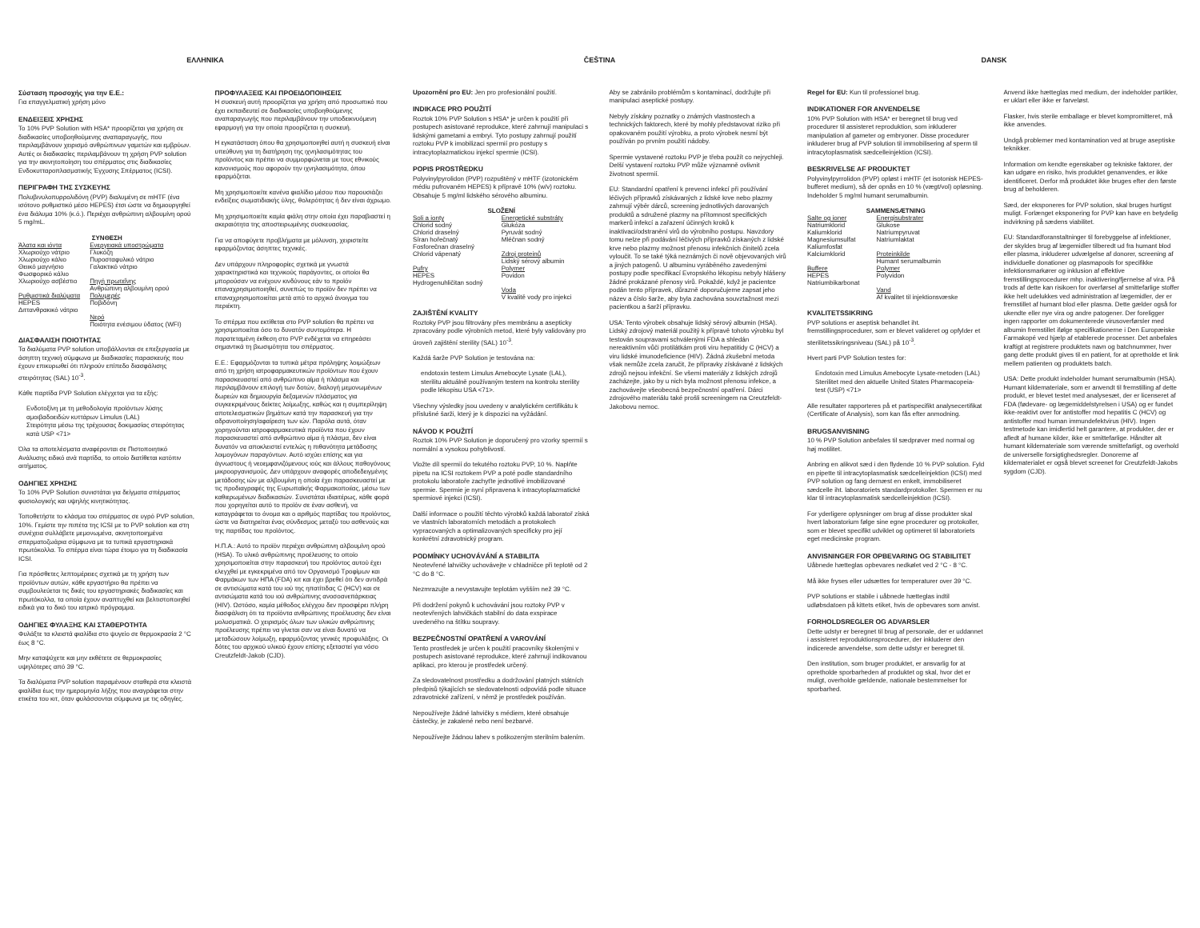ΕΛΛΗΝΙΚΑ
Σύσταση προσοχής για την Ε.Ε.:
Για επαγγελματική χρήση μόνο
ΕΝΔΕΙΞΕΙΣ ΧΡΗΣΗΣ
Το 10% PVP Solution with HSA* προορίζεται για χρήση σε διαδικασίες υποβοηθούμενης αναπαραγωγής, που περιλαμβάνουν χειρισμό ανθρώπινων γαμετών και εμβρύων. Αυτές οι διαδικασίες περιλαμβάνουν τη χρήση PVP solution για την ακινητοποίηση του σπέρματος στις διαδικασίες Ενδοκυτταροπλασματικής Έγχυσης Σπέρματος (ICSI).
ΠΕΡΙΓΡΑΦΗ ΤΗΣ ΣΥΣΚΕΥΗΣ
Πολυβινυλοπυρρολιδόνη (PVP) διαλυμένη σε mHTF (ένα ισότονο ρυθμιστικό μέσο HEPES) έτσι ώστε να δημιουργηθεί ένα διάλυμα 10% (κ.ό.). Περιέχει ανθρώπινη αλβουμίνη ορού 5 mg/mL.
| ΣΥΝΘΕΣΗ | |
| Άλατα και ιόντα Χλωριούχο νάτριο Χλωριούχο κάλιο Θειικό μαγνήσιο Φωσφορικό κάλιο Χλωριούχο ασβέστιο | Ενεργειακά υποστρώματα Γλυκόζη Πυροσταφυλικό νάτριο Γαλακτικό νάτριο Πηγή πρωτεΐνης Ανθρώπινη αλβουμίνη ορού |
| Ρυθμιστικά διαλύματα HEPES Διττανθρακικό νάτριο | Πολυμερές Ποβιδόνη Νερό Ποιότητα ενέσιμου ύδατος (WFI) |
ΔΙΑΣΦΑΛΙΣΗ ΠΟΙΟΤΗΤΑΣ
Τα διαλύματα PVP solution υποβάλλονται σε επεξεργασία με άσηπτη τεχνική σύμφωνα με διαδικασίες παρασκευής που έχουν επικυρωθεί ότι πληρούν επίπεδο διασφάλισης στειρότητας (SAL) 10<sup>-3</sup>.
Κάθε παρτίδα PVP Solution ελέγχεται για τα εξής:
Ενδοτοξίνη με τη μεθοδολογία προϊόντων λύσης αμοιβαδοειδών κυττάρων Limulus (LAL)
Στειρότητα μέσω της τρέχουσας δοκιμασίας στειρότητας κατά USP <71>
Όλα τα αποτελέσματα αναφέρονται σε Πιστοποιητικό Ανάλυσης ειδικό ανά παρτίδα, το οποίο διατίθεται κατόπιν αιτήματος.
ΟΔΗΓΙΕΣ ΧΡΗΣΗΣ
Το 10% PVP Solution συνιστάται για δείγματα σπέρματος φυσιολογικής και υψηλής κινητικότητας.
Τοποθετήστε το κλάσμα του σπέρματος σε υγρό PVP solution, 10%. Γεμίστε την πιπέτα της ICSI με το PVP solution και στη συνέχεια συλλάβετε μεμονωμένα, ακινητοποιημένα σπερματοζωάρια σύμφωνα με τα τυπικά εργαστηριακά πρωτόκολλα. Το σπέρμα είναι τώρα έτοιμο για τη διαδικασία ICSI.
Για πρόσθετες λεπτομέρειες σχετικά με τη χρήση των προϊόντων αυτών, κάθε εργαστήριο θα πρέπει να συμβουλεύεται τις δικές του εργαστηριακές διαδικασίες και πρωτόκολλα, τα οποία έχουν αναπτυχθεί και βελτιστοποιηθεί ειδικά για το δικό του ιατρικό πρόγραμμα.
ΟΔΗΓΙΕΣ ΦΥΛΑΞΗΣ ΚΑΙ ΣΤΑΘΕΡΟΤΗΤΑ
Φυλάξτε τα κλειστά φιαλίδια στο ψυγείο σε θερμοκρασία 2 °C έως 8 °C.
Μην καταψύχετε και μην εκθέτετε σε θερμοκρασίες υψηλότερες από 39 °C.
Τα διαλύματα PVP solution παραμένουν σταθερά στα κλειστά φιαλίδια έως την ημερομηνία λήξης που αναγράφεται στην ετικέτα του κιτ, όταν φυλάσσονται σύμφωνα με τις οδηγίες.
ΠΡΟΦΥΛΑΞΕΙΣ ΚΑΙ ΠΡΟΕΙΔΟΠΟΙΗΣΕΙΣ
Η συσκευή αυτή προορίζεται για χρήση από προσωπικό που έχει εκπαιδευτεί σε διαδικασίες υποβοηθούμενης αναπαραγωγής που περιλαμβάνουν την υποδεικνυόμενη εφαρμογή για την οποία προορίζεται η συσκευή.
Η εγκατάσταση όπου θα χρησιμοποιηθεί αυτή η συσκευή είναι υπεύθυνη για τη διατήρηση της ιχνηλασιμότητας του προϊόντος και πρέπει να συμμορφώνεται με τους εθνικούς κανονισμούς που αφορούν την ιχνηλασιμότητα, όπου εφαρμόζεται.
Μη χρησιμοποιείτε κανένα φιαλίδιο μέσου που παρουσιάζει ενδείξεις σωματιδιακής ύλης, θολερότητας ή δεν είναι άχρωμο.
Μη χρησιμοποιείτε καμία φιάλη στην οποία έχει παραβιαστεί η ακεραιότητα της αποστειρωμένης συσκευασίας.
Για να αποφύγετε προβλήματα με μόλυνση, χειριστείτε εφαρμόζοντας άσηπτες τεχνικές.
Δεν υπάρχουν πληροφορίες σχετικά με γνωστά χαρακτηριστικά και τεχνικούς παράγοντες, οι οποίοι θα μπορούσαν να ενέχουν κινδύνους εάν το προϊόν επαναχρησιμοποιηθεί, συνεπώς το προϊόν δεν πρέπει να επαναχρησιμοποιείται μετά από το αρχικό άνοιγμα του περιέκτη.
Το σπέρμα που εκτίθεται στο PVP solution θα πρέπει να χρησιμοποιείται όσο το δυνατόν συντομότερα. Η παρατεταμένη έκθεση στο PVP ενδέχεται να επηρεάσει σημαντικά τη βιωσιμότητα του σπέρματος.
Ε.Ε.: Εφαρμόζονται τα τυπικά μέτρα πρόληψης λοιμώξεων από τη χρήση ιατροφαρμακευτικών προϊόντων που έχουν παρασκευαστεί από ανθρώπινο αίμα ή πλάσμα και περιλαμβάνουν επιλογή των δοτών, διαλογή μεμονωμένων δωρεών και δημιουργία δεξαμενών πλάσματος για συγκεκριμένους δείκτες λοίμωξης, καθώς και η συμπερίληψη αποτελεσματικών βημάτων κατά την παρασκευή για την αδρανοποίηση/αφαίρεση των ιών. Παρόλα αυτά, όταν χορηγούνται ιατροφαρμακευτικά προϊόντα που έχουν παρασκευαστεί από ανθρώπινο αίμα ή πλάσμα, δεν είναι δυνατόν να αποκλειστεί εντελώς η πιθανότητα μετάδοσης λοιμογόνων παραγόντων. Αυτό ισχύει επίσης και για άγνωστους ή νεοεμφανιζόμενους ιούς και άλλους παθογόνους μικροοργανισμούς. Δεν υπάρχουν αναφορές αποδεδειγμένης μετάδοσης ιών με αλβουμίνη η οποία έχει παρασκευαστεί με τις προδιαγραφές της Ευρωπαϊκής Φαρμακοποιίας, μέσω των καθιερωμένων διαδικασιών. Συνιστάται ιδιαιτέρως, κάθε φορά που χορηγείται αυτό το προϊόν σε έναν ασθενή, να καταγράφεται το όνομα και ο αριθμός παρτίδας του προϊόντος, ώστε να διατηρείται ένας σύνδεσμος μεταξύ του ασθενούς και της παρτίδας του προϊόντος.
Η.Π.Α.: Αυτό το προϊόν περιέχει ανθρώπινη αλβουμίνη ορού (HSA). Το υλικό ανθρώπινης προέλευσης το οποίο χρησιμοποιείται στην παρασκευή του προϊόντος αυτού έχει ελεγχθεί με εγκεκριμένα από τον Οργανισμό Τροφίμων και Φαρμάκων των ΗΠΑ (FDA) κιτ και έχει βρεθεί ότι δεν αντιδρά σε αντισώματα κατά του ιού της ηπατίτιδας C (HCV) και σε αντισώματα κατά του ιού ανθρώπινης ανοσοανεπάρκειας (HIV). Ωστόσο, καμία μέθοδος ελέγχου δεν προσφέρει πλήρη διασφάλιση ότι τα προϊόντα ανθρώπινης προέλευσης δεν είναι μολυσματικά. Ο χειρισμός όλων των υλικών ανθρώπινης προέλευσης πρέπει να γίνεται σαν να είναι δυνατό να μεταδώσουν λοίμωξη, εφαρμόζοντας γενικές προφυλάξεις. Οι δότες του αρχικού υλικού έχουν επίσης εξεταστεί για νόσο Creutzfeldt-Jakob (CJD).
ČEŠTINA
Upozornění pro EU: Jen pro profesionální použití.
INDIKACE PRO POUŽITÍ
Roztok 10% PVP Solution s HSA* je určen k použití při postupech asistované reprodukce, které zahrnují manipulaci s lidskými gametami a embryi. Tyto postupy zahrnují použití roztoku PVP k imobilizaci spermií pro postupy s intracytoplazmatickou injekcí spermie (ICSI).
POPIS PROSTŘEDKU
Polyvinylpyrolidon (PVP) rozpuštěný v mHTF (izotonickém médiu pufrovaném HEPES) k přípravě 10% (w/v) roztoku. Obsahuje 5 mg/ml lidského sérového albuminu.
| SLOŽENÍ | |
| Soli a ionty Chlorid sodný Chlorid draselný Síran hořečnatý Fosforečnan draselný Chlorid vápenatý | Energetické substráty Glukóza Pyruvát sodný Mléčnan sodný Zdroj proteinů Lidský sérový albumin |
| Pufry HEPES Hydrogenuhličitan sodný | Polymer Povidon Voda V kvalitě vody pro injekci |
ZAJIŠTĚNÍ KVALITY
Roztoky PVP jsou filtrovány přes membránu a asepticky zpracovány podle výrobních metod, které byly validovány pro úroveň zajištění sterility (SAL) 10<sup>-3</sup>.
Každá šarže PVP Solution je testována na:
endotoxin testem Limulus Amebocyte Lysate (LAL),
sterilitu aktuálně používaným testem na kontrolu sterility podle lékopisu USA <71>.
Všechny výsledky jsou uvedeny v analytickém certifikátu k příslušné šarži, který je k dispozici na vyžádání.
NÁVOD K POUŽITÍ
Roztok 10% PVP Solution je doporučený pro vzorky spermií s normální a vysokou pohyblivostí.
Vložte díl spermií do tekutého roztoku PVP, 10 %. Naplňte pipetu na ICSI roztokem PVP a poté podle standardního protokolu laboratoře zachyťte jednotlivé imobilizované spermie. Spermie je nyní připravena k intracytoplazmatické spermiové injekci (ICSI).
Další informace o použití těchto výrobků každá laboratoř získá ve vlastních laboratorních metodách a protokolech vypracovaných a optimalizovaných specificky pro její konkrétní zdravotnický program.
PODMÍNKY UCHOVÁVÁNÍ A STABILITA
Neotevřené lahvičky uchovávejte v chladničce při teplotě od 2 °C do 8 °C.
Nezmrazujte a nevystavujte teplotám vyšším než 39 °C.
Při dodržení pokynů k uchovávání jsou roztoky PVP v neotevřených lahvičkách stabilní do data exspirace uvedeného na štítku soupravy.
BEZPEČNOSTNÍ OPATŘENÍ A VAROVÁNÍ
Tento prostředek je určen k použití pracovníky školenými v postupech asistované reprodukce, které zahrnují indikovanou aplikaci, pro kterou je prostředek určený.
Za sledovatelnost prostředku a dodržování platných státních předpisů týkajících se sledovatelnosti odpovídá podle situace zdravotnické zařízení, v němž je prostředek používán.
Nepoužívejte žádné lahvičky s médiem, které obsahuje částečky, je zakalené nebo není bezbarvé.
Nepoužívejte žádnou lahev s poškozeným sterilním balením.
Aby se zabránilo problémům s kontaminací, dodržujte při manipulaci aseptické postupy.
Nebyly získány poznatky o známých vlastnostech a technických faktorech, které by mohly představovat riziko při opakovaném použití výrobku, a proto výrobek nesmí být používán po prvním použití nádoby.
Spermie vystavené roztoku PVP je třeba použít co nejrychleji. Delší vystavení roztoku PVP může významně ovlivnit životnost spermií.
EU: Standardní opatření k prevenci infekcí při používání léčivých přípravků získávaných z lidské krve nebo plazmy zahrnují výběr dárců, screening jednotlivých darovaných produktů a sdružené plazmy na přítomnost specifických markerů infekcí a zařazení účinných kroků k inaktivaci/odstranění virů do výrobního postupu. Navzdory tomu nelze při podávání léčivých přípravků získaných z lidské krve nebo plazmy možnost přenosu infekčních činitelů zcela vyloučit. To se také týká neznámých či nově objevovaných virů a jiných patogenů. U albuminu vyráběného zavedenými postupy podle specifikací Evropského lékopisu nebyly hlášeny žádné prokázané přenosy virů. Pokaždé, když je pacientce podán tento přípravek, důrazně doporučujeme zapsat jeho název a číslo šarže, aby byla zachována souvztažnost mezi pacientkou a šarží přípravku.
USA: Tento výrobek obsahuje lidský sérový albumin (HSA). Lidský zdrojový materiál použitý k přípravě tohoto výrobku byl testován soupravami schválenými FDA a shledán nereaktivním vůči protilátkám proti viru hepatitidy C (HCV) a viru lidské imunodeficience (HIV). Žádná zkušební metoda však nemůže zcela zaručit, že přípravky získávané z lidských zdrojů nejsou infekční. Se všemi materiály z lidských zdrojů zacházejte, jako by u nich byla možnost přenosu infekce, a zachovávejte všeobecná bezpečnostní opatření. Dárci zdrojového materiálu také prošli screeningem na Creutzfeldt-Jakobovu nemoc.
DANSK
Regel for EU: Kun til professionel brug.
INDIKATIONER FOR ANVENDELSE
10% PVP Solution with HSA* er beregnet til brug ved procedurer til assisteret reproduktion, som inkluderer manipulation af gameter og embryoner. Disse procedurer inkluderer brug af PVP solution til immobilisering af sperm til intracytoplasmatisk sædcelleinjektion (ICSI).
BESKRIVELSE AF PRODUKTET
Polyvinylpyrrolidon (PVP) opløst i mHTF (et isotonisk HEPES-bufferet medium), så der opnås en 10 % (vægt/vol) opløsning. Indeholder 5 mg/ml humant serumalbumin.
| SAMMENSÆTNING | |
| Salte og ioner Natriumklorid Kaliumklorid Magnesiumsulfat Kaliumfosfat Kalciumklorid | Energisubstrater Glukose Natriumpyruvat Natriumlaktat Proteinkilde Humant serumalbumin |
| Buffere HEPES Natriumbikarbonat | Polymer Polyvidon Vand Af kvalitet til injektionsvæske |
KVALITETSSIKRING
PVP solutions er aseptisk behandlet iht. fremstillingsprocedurer, som er blevet valideret og opfylder et sterilitetssikringsniveau (SAL) på 10<sup>-3</sup>.
Hvert parti PVP Solution testes for:
Endotoxin med Limulus Amebocyte Lysate-metoden (LAL)
Sterilitet med den aktuelle United States Pharmacopeia-test (USP) <71>
Alle resultater rapporteres på et partispecifikt analysecertifikat (Certificate of Analysis), som kan fås efter anmodning.
BRUGSANVISNING
10 % PVP Solution anbefales til sædprøver med normal og høj motilitet.
Anbring en alikvot sæd i den flydende 10 % PVP solution. Fyld en pipette til intracytoplasmatisk sædcelleinjektion (ICSI) med PVP solution og fang dernæst en enkelt, immobiliseret sædcelle iht. laboratoriets standardprotokoller. Spermen er nu klar til intracytoplasmatisk sædcelleinjektion (ICSI).
For yderligere oplysninger om brug af disse produkter skal hvert laboratorium følge sine egne procedurer og protokoller, som er blevet specifikt udviklet og optimeret til laboratoriets eget medicinske program.
ANVISNINGER FOR OPBEVARING OG STABILITET
Uåbnede hætteglas opbevares nedkølet ved 2 °C - 8 °C.
Må ikke fryses eller udsættes for temperaturer over 39 °C.
PVP solutions er stabile i uåbnede hætteglas indtil udløbsdatoen på kittets etiket, hvis de opbevares som anvist.
FORHOLDSREGLER OG ADVARSLER
Dette udstyr er beregnet til brug af personale, der er uddannet i assisteret reproduktionsprocedurer, der inkluderer den indicerede anvendelse, som dette udstyr er beregnet til.
Den institution, som bruger produktet, er ansvarlig for at opretholde sporbarheden af produktet og skal, hvor det er muligt, overholde gældende, nationale bestemmelser for sporbarhed.
Anvend ikke hætteglas med medium, der indeholder partikler, er uklart eller ikke er farveløst.
Flasker, hvis sterile emballage er blevet kompromitteret, må ikke anvendes.
Undgå problemer med kontamination ved at bruge aseptiske teknikker.
Information om kendte egenskaber og tekniske faktorer, der kan udgøre en risiko, hvis produktet genanvendes, er ikke identificeret. Derfor må produktet ikke bruges efter den første brug af beholderen.
Sæd, der eksponeres for PVP solution, skal bruges hurtigst muligt. Forlænget eksponering for PVP kan have en betydelig indvirkning på sædens viabilitet.
EU: Standardforanstaltninger til forebyggelse af infektioner, der skyldes brug af lægemidler tilberedt ud fra humant blod eller plasma, inkluderer udvælgelse af donorer, screening af individuelle donationer og plasmapools for specifikke infektionsmarkører og inklusion af effektive fremstillingsprocedurer mhp. inaktivering/fjernelse af vira. På trods af dette kan risikoen for overførsel af smittefarlige stoffer ikke helt udelukkes ved administration af lægemidler, der er fremstillet af humant blod eller plasma. Dette gælder også for ukendte eller nye vira og andre patogener. Der foreligger ingen rapporter om dokumenterede virusoverførsler med albumin fremstillet ifølge specifikationerne i Den Europæiske Farmakopé ved hjælp af etablerede processer. Det anbefales kraftigt at registrere produktets navn og batchnummer, hver gang dette produkt gives til en patient, for at opretholde et link mellem patienten og produktets batch.
USA: Dette produkt indeholder humant serumalbumin (HSA). Humant kildemateriale, som er anvendt til fremstilling af dette produkt, er blevet testet med analysesæt, der er licenseret af FDA (fødevare- og lægemiddelstyrelsen i USA) og er fundet ikke-reaktivt over for antistoffer mod hepatitis C (HCV) og antistoffer mod human immundefektvirus (HIV). Ingen testmetode kan imidlertid helt garantere, at produkter, der er afledt af humane kilder, ikke er smittefarlige. Håndter alt humant kildemateriale som værende smittefarligt, og overhold de universelle forsigtighedsregler. Donorerne af kildematerialet er også blevet screenet for Creutzfeldt-Jakobs sygdom (CJD).